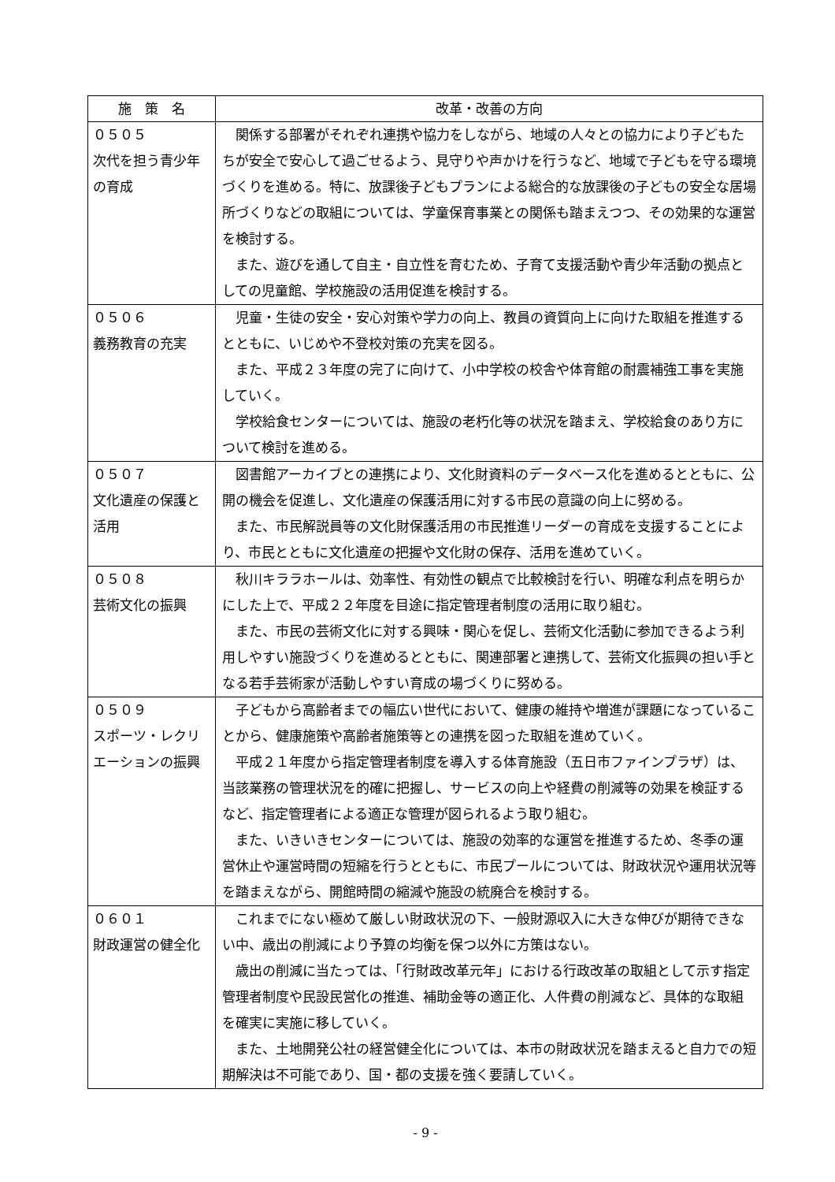| 施 策 名 | 改革・改善の方向 |
| --- | --- |
| ０５０５ 次代を担う青少年の育成 | 関係する部署がそれぞれ連携や協力をしながら、地域の人々との協力により子どもたちが安全で安心して過ごせるよう、見守りや声かけを行うなど、地域で子どもを守る環境づくりを進める。特に、放課後子どもプランによる総合的な放課後の子どもの安全な居場所づくりなどの取組については、学童保育事業との関係も踏まえつつ、その効果的な運営を検討する。 また、遊びを通して自主・自立性を育むため、子育て支援活動や青少年活動の拠点としての児童館、学校施設の活用促進を検討する。 |
| ０５０６ 義務教育の充実 | 児童・生徒の安全・安心対策や学力の向上、教員の資質向上に向けた取組を推進するとともに、いじめや不登校対策の充実を図る。 また、平成２３年度の完了に向けて、小中学校の校舎や体育館の耐震補強工事を実施していく。 学校給食センターについては、施設の老朽化等の状況を踏まえ、学校給食のあり方について検討を進める。 |
| ０５０７ 文化遺産の保護と活用 | 図書館アーカイブとの連携により、文化財資料のデータベース化を進めるとともに、公開の機会を促進し、文化遺産の保護活用に対する市民の意識の向上に努める。 また、市民解説員等の文化財保護活用の市民推進リーダーの育成を支援することにより、市民とともに文化遺産の把握や文化財の保存、活用を進めていく。 |
| ０５０８ 芸術文化の振興 | 秋川キララホールは、効率性、有効性の観点で比較検討を行い、明確な利点を明らかにした上で、平成２２年度を目途に指定管理者制度の活用に取り組む。 また、市民の芸術文化に対する興味・関心を促し、芸術文化活動に参加できるよう利用しやすい施設づくりを進めるとともに、関連部署と連携して、芸術文化振興の担い手となる若手芸術家が活動しやすい育成の場づくりに努める。 |
| ０５０９ スポーツ・レクリエーションの振興 | 子どもから高齢者までの幅広い世代において、健康の維持や増進が課題になっていることから、健康施策や高齢者施策等との連携を図った取組を進めていく。 平成２１年度から指定管理者制度を導入する体育施設（五日市ファインプラザ）は、当該業務の管理状況を的確に把握し、サービスの向上や経費の削減等の効果を検証するなど、指定管理者による適正な管理が図られるよう取り組む。 また、いきいきセンターについては、施設の効率的な運営を推進するため、冬季の運営休止や運営時間の短縮を行うとともに、市民プールについては、財政状況や運用状況等を踏まえながら、開館時間の縮減や施設の統廃合を検討する。 |
| ０６０１ 財政運営の健全化 | これまでにない極めて厳しい財政状況の下、一般財源収入に大きな伸びが期待できない中、歳出の削減により予算の均衡を保つ以外に方策はない。 歳出の削減に当たっては、「行財政改革元年」における行政改革の取組として示す指定管理者制度や民設民営化の推進、補助金等の適正化、人件費の削減など、具体的な取組を確実に実施に移していく。 また、土地開発公社の経営健全化については、本市の財政状況を踏まえると自力での短期解決は不可能であり、国・都の支援を強く要請していく。 |
- 9 -